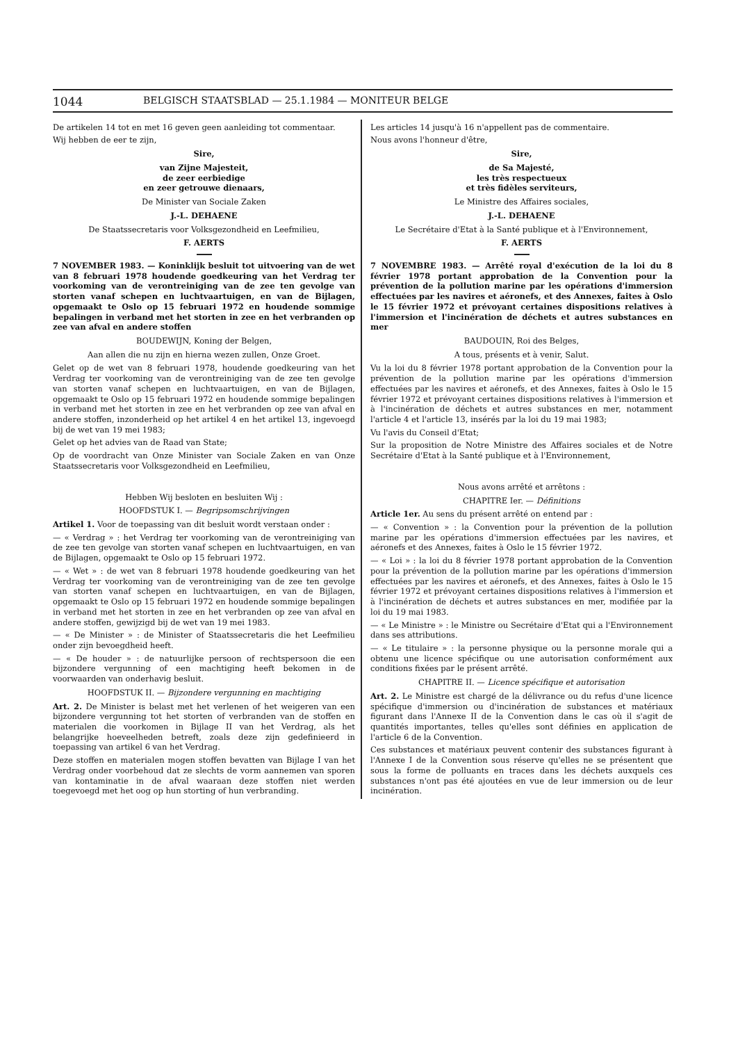1044 BELGISCH STAATSBLAD — 25.1.1984 — MONITEUR BELGE
De artikelen 14 tot en met 16 geven geen aanleiding tot commentaar.
Wij hebben de eer te zijn,
Sire,
van Zijne Majesteit,
de zeer eerbiedige
en zeer getrouwe dienaars,
De Minister van Sociale Zaken
J.-L. DEHAENE
De Staatssecretaris voor Volksgezondheid en Leefmilieu,
F. AERTS
7 NOVEMBER 1983. — Koninklijk besluit tot uitvoering van de wet van 8 februari 1978 houdende goedkeuring van het Verdrag ter voorkoming van de verontreiniging van de zee ten gevolge van storten vanaf schepen en luchtvaartuigen, en van de Bijlagen, opgemaakt te Oslo op 15 februari 1972 en houdende sommige bepalingen in verband met het storten in zee en het verbranden op zee van afval en andere stoffen
BOUDEWIJN, Koning der Belgen,
Aan allen die nu zijn en hierna wezen zullen, Onze Groet.
Gelet op de wet van 8 februari 1978, houdende goedkeuring van het Verdrag ter voorkoming van de verontreiniging van de zee ten gevolge van storten vanaf schepen en luchtvaartuigen, en van de Bijlagen, opgemaakt te Oslo op 15 februari 1972 en houdende sommige bepalingen in verband met het storten in zee en het verbranden op zee van afval en andere stoffen, inzonderheid op het artikel 4 en het artikel 13, ingevoegd bij de wet van 19 mei 1983;
Gelet op het advies van de Raad van State;
Op de voordracht van Onze Minister van Sociale Zaken en van Onze Staatssecretaris voor Volksgezondheid en Leefmilieu,
Hebben Wij besloten en besluiten Wij :
HOOFDSTUK I. — Begripsomschrijvingen
Artikel 1. Voor de toepassing van dit besluit wordt verstaan onder :
— « Verdrag » : het Verdrag ter voorkoming van de verontreiniging van de zee ten gevolge van storten vanaf schepen en luchtvaartuigen, en van de Bijlagen, opgemaakt te Oslo op 15 februari 1972.
— « Wet » : de wet van 8 februari 1978 houdende goedkeuring van het Verdrag ter voorkoming van de verontreiniging van de zee ten gevolge van storten vanaf schepen en luchtvaartuigen, en van de Bijlagen, opgemaakt te Oslo op 15 februari 1972 en houdende sommige bepalingen in verband met het storten in zee en het verbranden op zee van afval en andere stoffen, gewijzigd bij de wet van 19 mei 1983.
— « De Minister » : de Minister of Staatssecretaris die het Leefmilieu onder zijn bevoegdheid heeft.
— « De houder » : de natuurlijke persoon of rechtspersoon die een bijzondere vergunning of een machtiging heeft bekomen in de voorwaarden van onderhavig besluit.
HOOFDSTUK II. — Bijzondere vergunning en machtiging
Art. 2. De Minister is belast met het verlenen of het weigeren van een bijzondere vergunning tot het storten of verbranden van de stoffen en materialen die voorkomen in Bijlage II van het Verdrag, als het belangrijke hoeveelheden betreft, zoals deze zijn gedefinieerd in toepassing van artikel 6 van het Verdrag.
Deze stoffen en materialen mogen stoffen bevatten van Bijlage I van het Verdrag onder voorbehoud dat ze slechts de vorm aannemen van sporen van kontaminatie in de afval waaraan deze stoffen niet werden toegevoegd met het oog op hun storting of hun verbranding.
Les articles 14 jusqu'à 16 n'appellent pas de commentaire.
Nous avons l'honneur d'être,
Sire,
de Sa Majesté,
les très respectueux
et très fidèles serviteurs,
Le Ministre des Affaires sociales,
J.-L. DEHAENE
Le Secrétaire d'Etat à la Santé publique et à l'Environnement,
F. AERTS
7 NOVEMBRE 1983. — Arrêté royal d'exécution de la loi du 8 février 1978 portant approbation de la Convention pour la prévention de la pollution marine par les opérations d'immersion effectuées par les navires et aéronefs, et des Annexes, faites à Oslo le 15 février 1972 et prévoyant certaines dispositions relatives à l'immersion et l'incinération de déchets et autres substances en mer
BAUDOUIN, Roi des Belges,
A tous, présents et à venir, Salut.
Vu la loi du 8 février 1978 portant approbation de la Convention pour la prévention de la pollution marine par les opérations d'immersion effectuées par les navires et aéronefs, et des Annexes, faites à Oslo le 15 février 1972 et prévoyant certaines dispositions relatives à l'immersion et à l'incinération de déchets et autres substances en mer, notamment l'article 4 et l'article 13, insérés par la loi du 19 mai 1983;
Vu l'avis du Conseil d'Etat;
Sur la proposition de Notre Ministre des Affaires sociales et de Notre Secrétaire d'Etat à la Santé publique et à l'Environnement,
Nous avons arrêté et arrêtons :
CHAPITRE Ier. — Définitions
Article 1er. Au sens du présent arrêté on entend par :
— « Convention » : la Convention pour la prévention de la pollution marine par les opérations d'immersion effectuées par les navires, et aéronefs et des Annexes, faites à Oslo le 15 février 1972.
— « Loi » : la loi du 8 février 1978 portant approbation de la Convention pour la prévention de la pollution marine par les opérations d'immersion effectuées par les navires et aéronefs, et des Annexes, faites à Oslo le 15 février 1972 et prévoyant certaines dispositions relatives à l'immersion et à l'incinération de déchets et autres substances en mer, modifiée par la loi du 19 mai 1983.
— « Le Ministre » : le Ministre ou Secrétaire d'Etat qui a l'Environnement dans ses attributions.
— « Le titulaire » : la personne physique ou la personne morale qui a obtenu une licence spécifique ou une autorisation conformément aux conditions fixées par le présent arrêté.
CHAPITRE II. — Licence spécifique et autorisation
Art. 2. Le Ministre est chargé de la délivrance ou du refus d'une licence spécifique d'immersion ou d'incinération de substances et matériaux figurant dans l'Annexe II de la Convention dans le cas où il s'agit de quantités importantes, telles qu'elles sont définies en application de l'article 6 de la Convention.
Ces substances et matériaux peuvent contenir des substances figurant à l'Annexe I de la Convention sous réserve qu'elles ne se présentent que sous la forme de polluants en traces dans les déchets auxquels ces substances n'ont pas été ajoutées en vue de leur immersion ou de leur incinération.